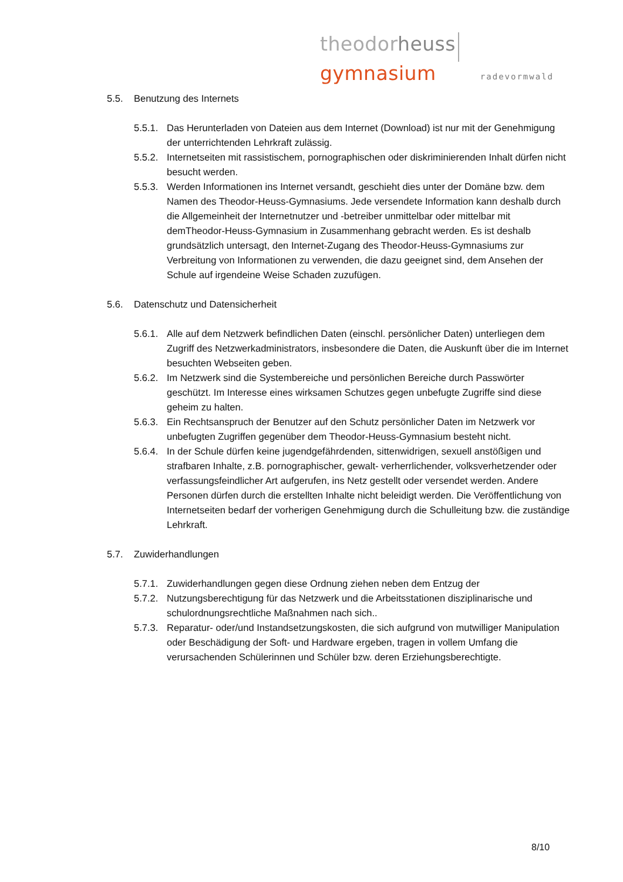theodor heuss gymnasium
radevormwald
5.5. Benutzung des Internets
5.5.1. Das Herunterladen von Dateien aus dem Internet (Download) ist nur mit der Genehmigung der unterrichtenden Lehrkraft zulässig.
5.5.2. Internetseiten mit rassistischem, pornographischen oder diskriminierenden Inhalt dürfen nicht besucht werden.
5.5.3. Werden Informationen ins Internet versandt, geschieht dies unter der Domäne bzw. dem Namen des Theodor-Heuss-Gymnasiums. Jede versendete Information kann deshalb durch die Allgemeinheit der Internetnutzer und -betreiber unmittelbar oder mittelbar mit demTheodor-Heuss-Gymnasium in Zusammenhang gebracht werden. Es ist deshalb grundsätzlich untersagt, den Internet-Zugang des Theodor-Heuss-Gymnasiums zur Verbreitung von Informationen zu verwenden, die dazu geeignet sind, dem Ansehen der Schule auf irgendeine Weise Schaden zuzufügen.
5.6. Datenschutz und Datensicherheit
5.6.1. Alle auf dem Netzwerk befindlichen Daten (einschl. persönlicher Daten) unterliegen dem Zugriff des Netzwerkadministrators, insbesondere die Daten, die Auskunft über die im Internet besuchten Webseiten geben.
5.6.2. Im Netzwerk sind die Systembereiche und persönlichen Bereiche durch Passwörter geschützt. Im Interesse eines wirksamen Schutzes gegen unbefugte Zugriffe sind diese geheim zu halten.
5.6.3. Ein Rechtsanspruch der Benutzer auf den Schutz persönlicher Daten im Netzwerk vor unbefugten Zugriffen gegenüber dem Theodor-Heuss-Gymnasium besteht nicht.
5.6.4. In der Schule dürfen keine jugendgefährdenden, sittenwidrigen, sexuell anstößigen und strafbaren Inhalte, z.B. pornographischer, gewalt- verherrlichender, volksverhetzender oder verfassungsfeindlicher Art aufgerufen, ins Netz gestellt oder versendet werden. Andere Personen dürfen durch die erstellten Inhalte nicht beleidigt werden. Die Veröffentlichung von Internetseiten bedarf der vorherigen Genehmigung durch die Schulleitung bzw. die zuständige Lehrkraft.
5.7. Zuwiderhandlungen
5.7.1. Zuwiderhandlungen gegen diese Ordnung ziehen neben dem Entzug der
5.7.2. Nutzungsberechtigung für das Netzwerk und die Arbeitsstationen disziplinarische und schulordnungsrechtliche Maßnahmen nach sich..
5.7.3. Reparatur- oder/und Instandsetzungskosten, die sich aufgrund von mutwilliger Manipulation oder Beschädigung der Soft- und Hardware ergeben, tragen in vollem Umfang die verursachenden Schülerinnen und Schüler bzw. deren Erziehungsberechtigte.
8/10